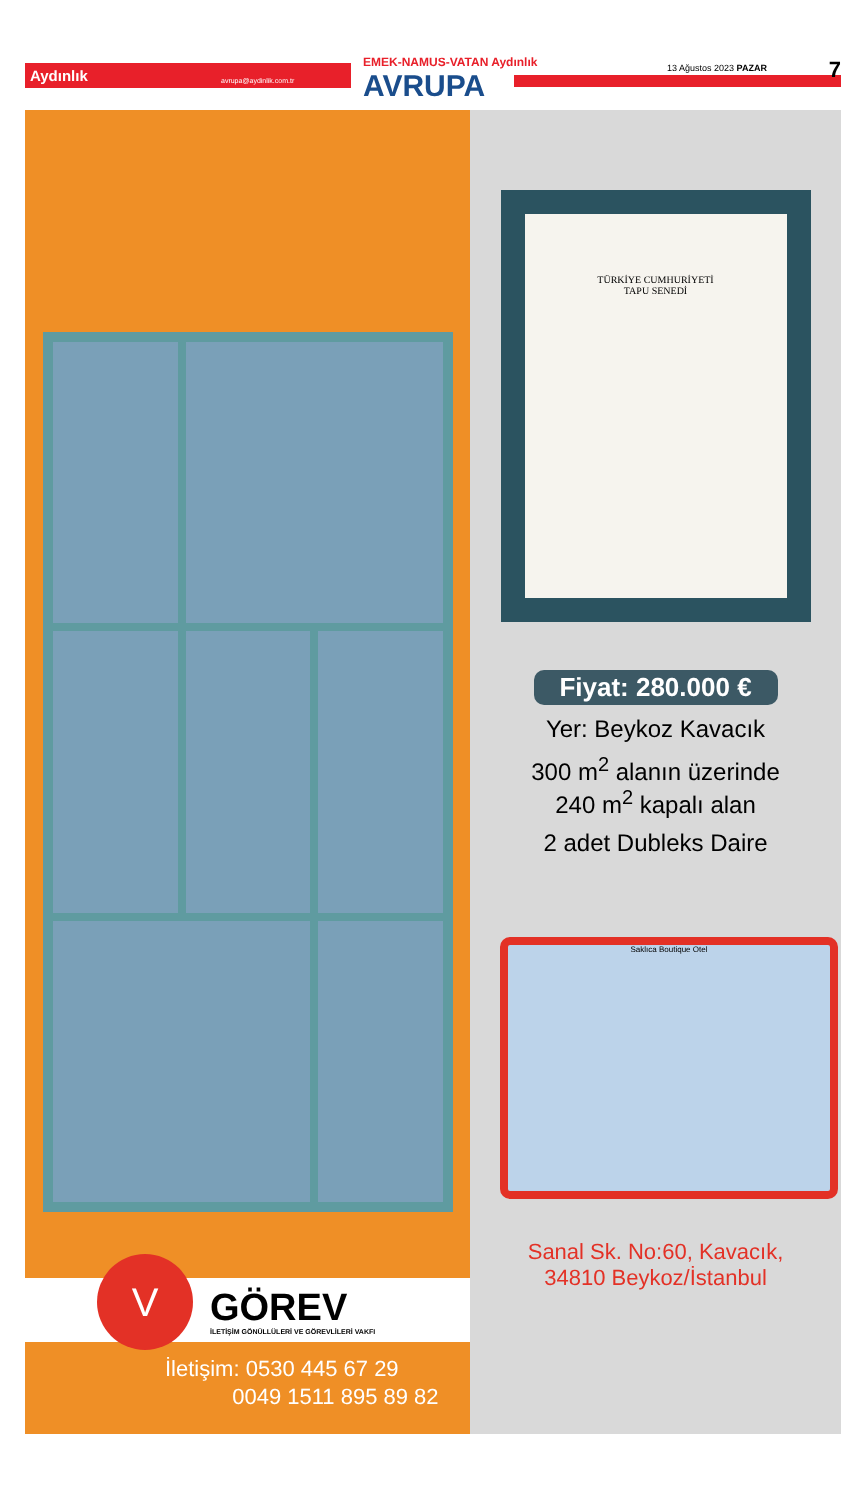Aydınlık avrupa@aydinlik.com.tr
EMEK-NAMUS-VATAN Aydınlık
AVRUPA
13 Ağustos 2023 PAZAR 7
V
GÖREV
İLETİŞİM GÖNÜLLÜLERİ VE GÖREVLİLERİ VAKFI
İletişim: 0530 445 67 29
0049 1511 895 89 82
TÜRKİYE CUMHURİYETİ
TAPU SENEDİ
Fiyat: 280.000 €
Yer: Beykoz Kavacık
300 m<sup>2</sup> alanın üzerinde
240 m<sup>2</sup> kapalı alan
2 adet Dubleks Daire
Saklıca Boutique Otel
Sanal Sk. No:60, Kavacık,
34810 Beykoz/İstanbul